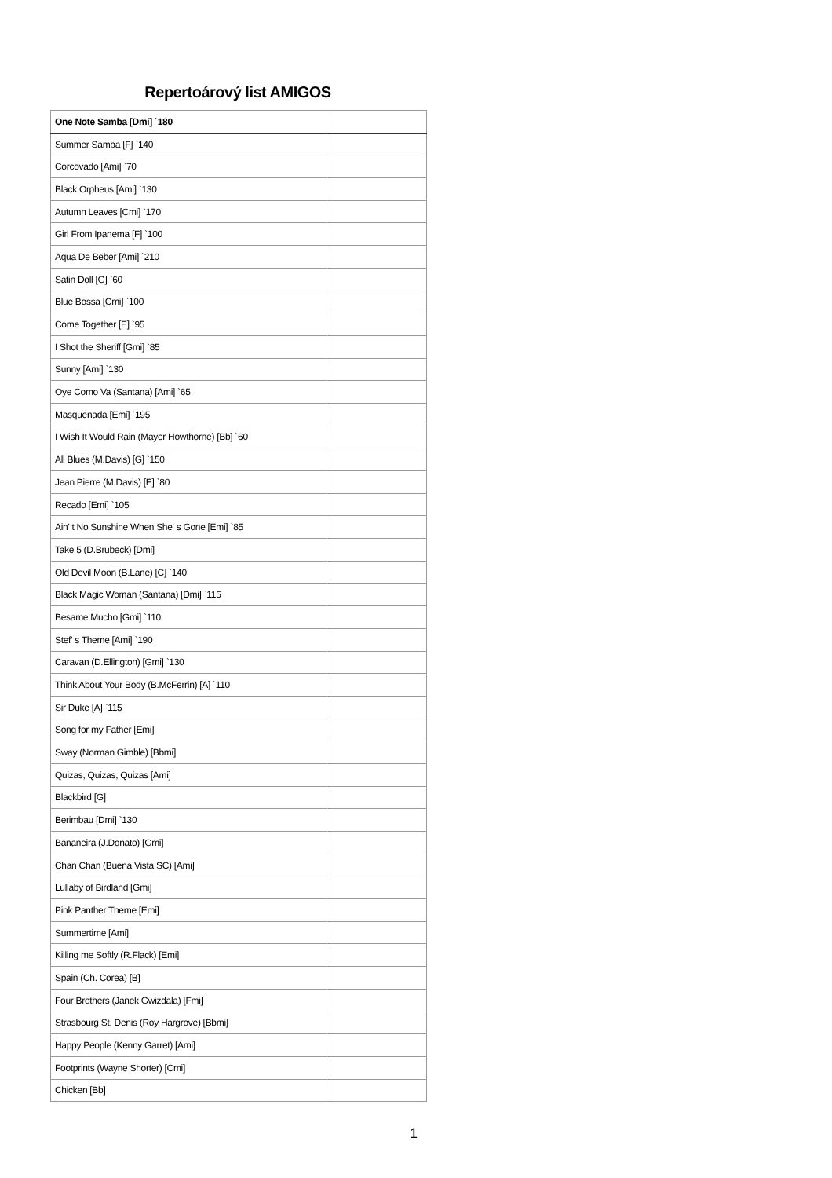Repertoárový list AMIGOS
| One Note Samba [Dmi] `180 | |
| Summer Samba [F] `140 | |
| Corcovado [Ami] `70 | |
| Black Orpheus [Ami] `130 | |
| Autumn Leaves [Cmi] `170 | |
| Girl From Ipanema [F] `100 | |
| Aqua De Beber [Ami] `210 | |
| Satin Doll [G] `60 | |
| Blue Bossa [Cmi] `100 | |
| Come Together [E] `95 | |
| I Shot the Sheriff [Gmi] `85 | |
| Sunny [Ami] `130 | |
| Oye Como Va (Santana) [Ami] `65 | |
| Masquenada [Emi] `195 | |
| I Wish It Would Rain (Mayer Howthorne) [Bb] `60 | |
| All Blues (M.Davis) [G] `150 | |
| Jean Pierre (M.Davis) [E] `80 | |
| Recado [Emi] `105 | |
| Ain' t No Sunshine When She' s Gone [Emi] `85 | |
| Take 5 (D.Brubeck) [Dmi] | |
| Old Devil Moon (B.Lane) [C] `140 | |
| Black Magic Woman (Santana) [Dmi] `115 | |
| Besame Mucho [Gmi] `110 | |
| Stef' s Theme [Ami] `190 | |
| Caravan (D.Ellington) [Gmi] `130 | |
| Think About Your Body (B.McFerrin) [A] `110 | |
| Sir Duke [A] `115 | |
| Song for my Father [Emi] | |
| Sway (Norman Gimble) [Bbmi] | |
| Quizas, Quizas, Quizas [Ami] | |
| Blackbird [G] | |
| Berimbau [Dmi] `130 | |
| Bananeira (J.Donato) [Gmi] | |
| Chan Chan (Buena Vista SC) [Ami] | |
| Lullaby of Birdland [Gmi] | |
| Pink Panther Theme [Emi] | |
| Summertime [Ami] | |
| Killing me Softly (R.Flack) [Emi] | |
| Spain (Ch. Corea) [B] | |
| Four Brothers (Janek Gwizdala) [Fmi] | |
| Strasbourg St. Denis (Roy Hargrove) [Bbmi] | |
| Happy People (Kenny Garret) [Ami] | |
| Footprints (Wayne Shorter) [Cmi] | |
| Chicken [Bb] | |
1